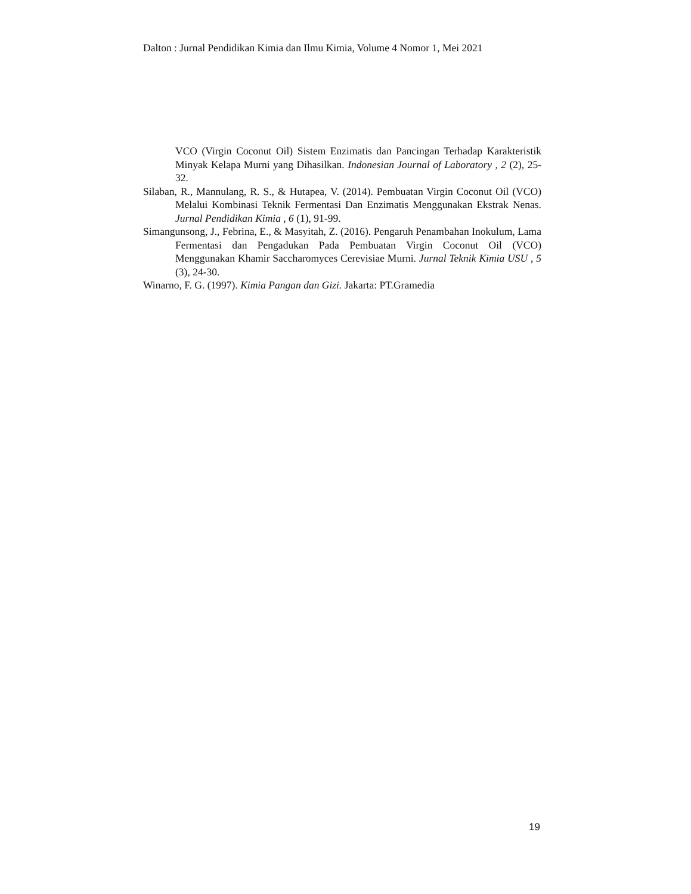Dalton : Jurnal Pendidikan Kimia dan Ilmu Kimia, Volume 4 Nomor 1, Mei 2021
VCO (Virgin Coconut Oil) Sistem Enzimatis dan Pancingan Terhadap Karakteristik Minyak Kelapa Murni yang Dihasilkan. Indonesian Journal of Laboratory , 2 (2), 25-32.
Silaban, R., Mannulang, R. S., & Hutapea, V. (2014). Pembuatan Virgin Coconut Oil (VCO) Melalui Kombinasi Teknik Fermentasi Dan Enzimatis Menggunakan Ekstrak Nenas. Jurnal Pendidikan Kimia , 6 (1), 91-99.
Simangunsong, J., Febrina, E., & Masyitah, Z. (2016). Pengaruh Penambahan Inokulum, Lama Fermentasi dan Pengadukan Pada Pembuatan Virgin Coconut Oil (VCO) Menggunakan Khamir Saccharomyces Cerevisiae Murni. Jurnal Teknik Kimia USU , 5 (3), 24-30.
Winarno, F. G. (1997). Kimia Pangan dan Gizi. Jakarta: PT.Gramedia
19